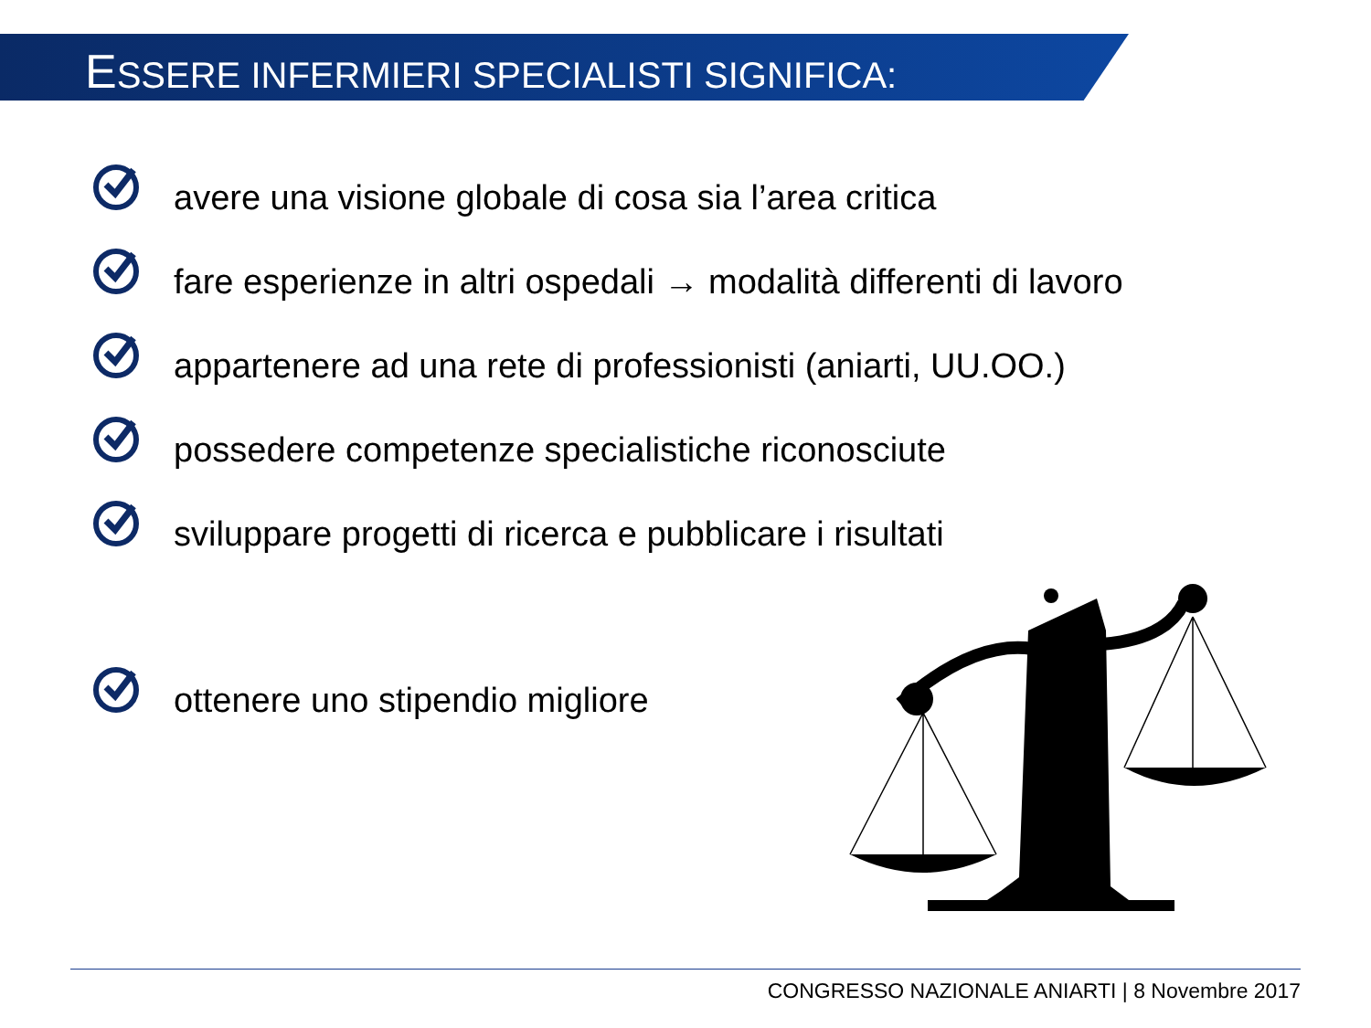ESSERE INFERMIERI SPECIALISTI SIGNIFICA:
avere una visione globale di cosa sia l’area critica
fare esperienze in altri ospedali → modalità differenti di lavoro
appartenere ad una rete di professionisti (aniarti, UU.OO.)
possedere competenze specialistiche riconosciute
sviluppare progetti di ricerca e pubblicare i risultati
ottenere uno stipendio migliore
CONGRESSO NAZIONALE ANIARTI | 8 Novembre 2017